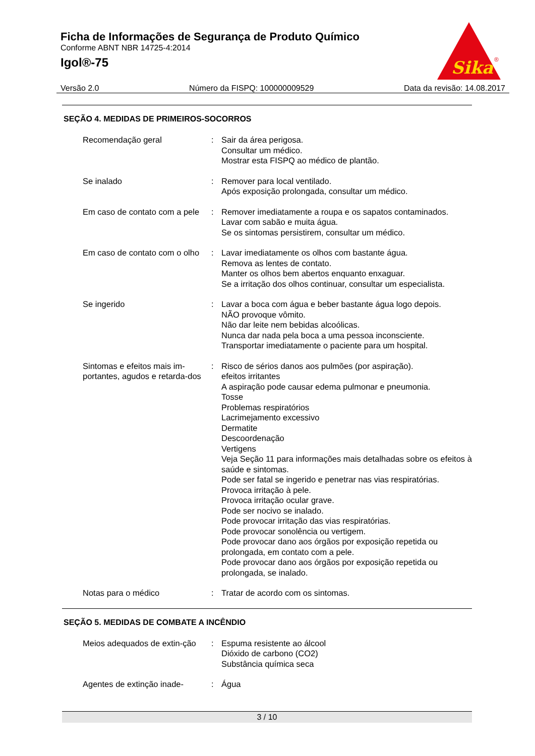Ficha de Informações de Segurança de Produto Químico
Conforme ABNT NBR 14725-4:2014
Igol®-75
Sika
®
Versão 2.0 Número da FISPQ: 100000009529 Data da revisão: 14.08.2017
SEÇÃO 4. MEDIDAS DE PRIMEIROS-SOCORROS
Recomendação geral : Sair da área perigosa.
Consultar um médico.
Mostrar esta FISPQ ao médico de plantão.
Se inalado : Remover para local ventilado.
Após exposição prolongada, consultar um médico.
Em caso de contato com a pele
: Remover imediatamente a roupa e os sapatos contaminados.
Lavar com sabão e muita água.
Se os sintomas persistirem, consultar um médico.
Em caso de contato com o olho
: Lavar imediatamente os olhos com bastante água.
Remova as lentes de contato.
Manter os olhos bem abertos enquanto enxaguar.
Se a irritação dos olhos continuar, consultar um especialista.
Se ingerido : Lavar a boca com água e beber bastante água logo depois.
NÃO provoque vômito.
Não dar leite nem bebidas alcoólicas.
Nunca dar nada pela boca a uma pessoa inconsciente.
Transportar imediatamente o paciente para um hospital.
Sintomas e efeitos mais im-portantes, agudos e retarda-dos
: Risco de sérios danos aos pulmões (por aspiração).
efeitos irritantes
A aspiração pode causar edema pulmonar e pneumonia.
Tosse
Problemas respiratórios
Lacrimejamento excessivo
Dermatite
Descoordenação
Vertigens
Veja Seção 11 para informações mais detalhadas sobre os efeitos à saúde e sintomas.
Pode ser fatal se ingerido e penetrar nas vias respiratórias.
Provoca irritação à pele.
Provoca irritação ocular grave.
Pode ser nocivo se inalado.
Pode provocar irritação das vias respiratórias.
Pode provocar sonolência ou vertigem.
Pode provocar dano aos órgãos por exposição repetida ou prolongada, em contato com a pele.
Pode provocar dano aos órgãos por exposição repetida ou prolongada, se inalado.
Notas para o médico : Tratar de acordo com os sintomas.
SEÇÃO 5. MEDIDAS DE COMBATE A INCÊNDIO
Meios adequados de extin-ção
: Espuma resistente ao álcool
Dióxido de carbono (CO2)
Substância química seca
Agentes de extinção inade-
: Água
3 / 10